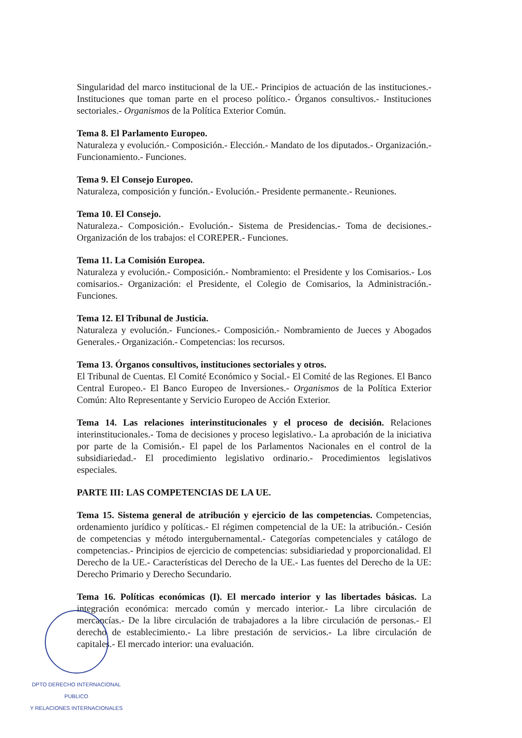Singularidad del marco institucional de la UE.- Principios de actuación de las instituciones.- Instituciones que toman parte en el proceso político.- Órganos consultivos.- Instituciones sectoriales.- Organismos de la Política Exterior Común.
Tema 8. El Parlamento Europeo.
Naturaleza y evolución.- Composición.- Elección.- Mandato de los diputados.- Organización.- Funcionamiento.- Funciones.
Tema 9. El Consejo Europeo.
Naturaleza, composición y función.- Evolución.- Presidente permanente.- Reuniones.
Tema 10. El Consejo.
Naturaleza.- Composición.- Evolución.- Sistema de Presidencias.- Toma de decisiones.- Organización de los trabajos: el COREPER.- Funciones.
Tema 11. La Comisión Europea.
Naturaleza y evolución.- Composición.- Nombramiento: el Presidente y los Comisarios.- Los comisarios.- Organización: el Presidente, el Colegio de Comisarios, la Administración.- Funciones.
Tema 12. El Tribunal de Justicia.
Naturaleza y evolución.- Funciones.- Composición.- Nombramiento de Jueces y Abogados Generales.- Organización.- Competencias: los recursos.
Tema 13. Órganos consultivos, instituciones sectoriales y otros.
El Tribunal de Cuentas. El Comité Económico y Social.- El Comité de las Regiones. El Banco Central Europeo.- El Banco Europeo de Inversiones.- Organismos de la Política Exterior Común: Alto Representante y Servicio Europeo de Acción Exterior.
Tema 14. Las relaciones interinstitucionales y el proceso de decisión. Relaciones interinstitucionales.- Toma de decisiones y proceso legislativo.- La aprobación de la iniciativa por parte de la Comisión.- El papel de los Parlamentos Nacionales en el control de la subsidiariedad.- El procedimiento legislativo ordinario.- Procedimientos legislativos especiales.
PARTE III: LAS COMPETENCIAS DE LA UE.
Tema 15. Sistema general de atribución y ejercicio de las competencias. Competencias, ordenamiento jurídico y políticas.- El régimen competencial de la UE: la atribución.- Cesión de competencias y método intergubernamental.- Categorías competenciales y catálogo de competencias.- Principios de ejercicio de competencias: subsidiariedad y proporcionalidad. El Derecho de la UE.- Características del Derecho de la UE.- Las fuentes del Derecho de la UE: Derecho Primario y Derecho Secundario.
Tema 16. Políticas económicas (I). El mercado interior y las libertades básicas. La integración económica: mercado común y mercado interior.- La libre circulación de mercancías.- De la libre circulación de trabajadores a la libre circulación de personas.- El derecho de establecimiento.- La libre prestación de servicios.- La libre circulación de capitales.- El mercado interior: una evaluación.
DPTO DERECHO INTERNACIONAL PUBLICO
Y RELACIONES INTERNACIONALES